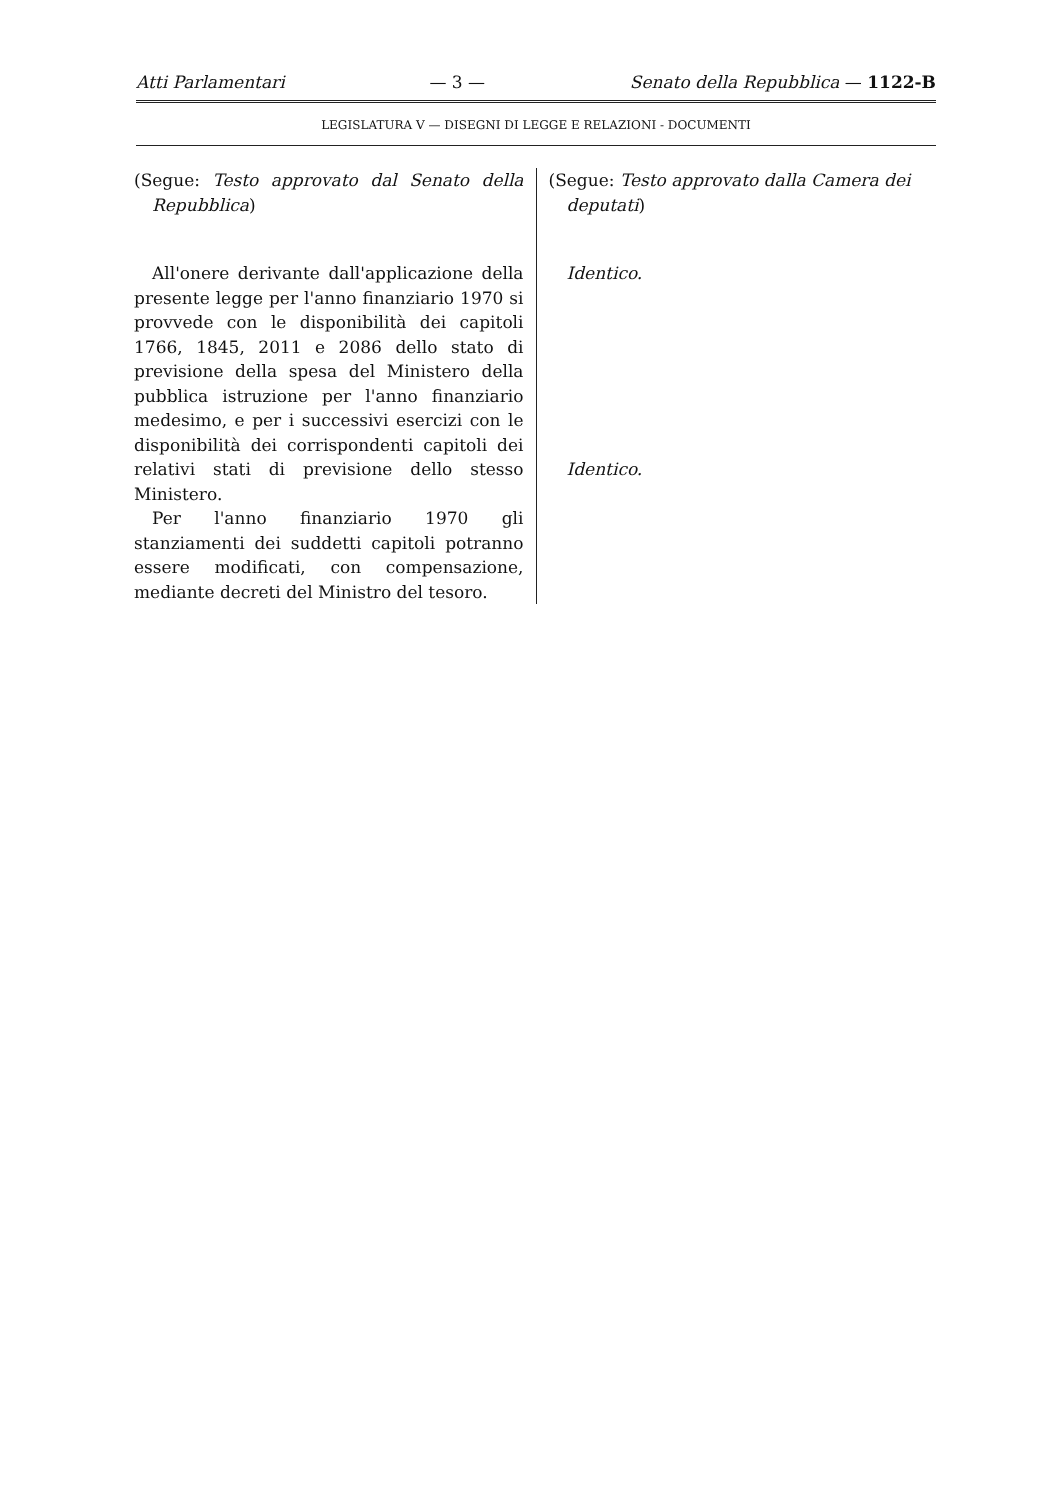Atti Parlamentari — 3 — Senato della Repubblica — 1122-B
LEGISLATURA V — DISEGNI DI LEGGE E RELAZIONI - DOCUMENTI
(Segue: Testo approvato dal Senato della Repubblica)
All'onere derivante dall'applicazione della presente legge per l'anno finanziario 1970 si provvede con le disponibilità dei capitoli 1766, 1845, 2011 e 2086 dello stato di previsione della spesa del Ministero della pubblica istruzione per l'anno finanziario medesimo, e per i successivi esercizi con le disponibilità dei corrispondenti capitoli dei relativi stati di previsione dello stesso Ministero.
Per l'anno finanziario 1970 gli stanziamenti dei suddetti capitoli potranno essere modificati, con compensazione, mediante decreti del Ministro del tesoro.
(Segue: Testo approvato dalla Camera dei deputati)
Identico.
Identico.